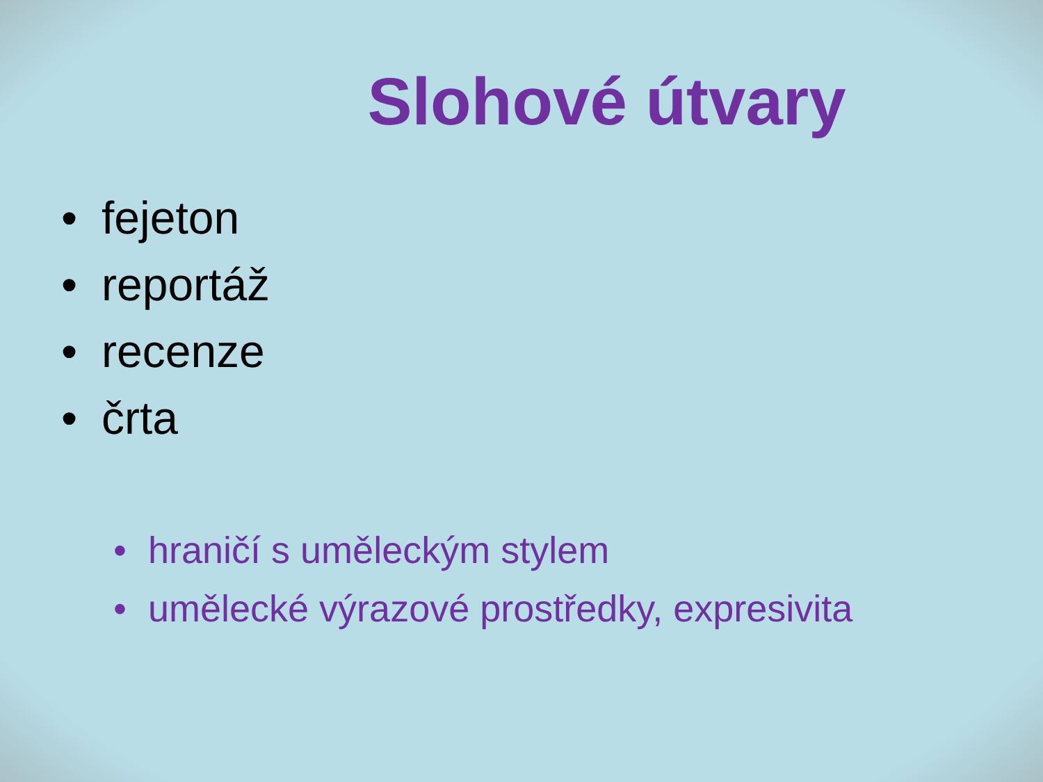Slohové útvary
• fejeton
• reportáž
• recenze
• črta
• hraničí s uměleckým stylem
• umělecké výrazové prostředky, expresivita